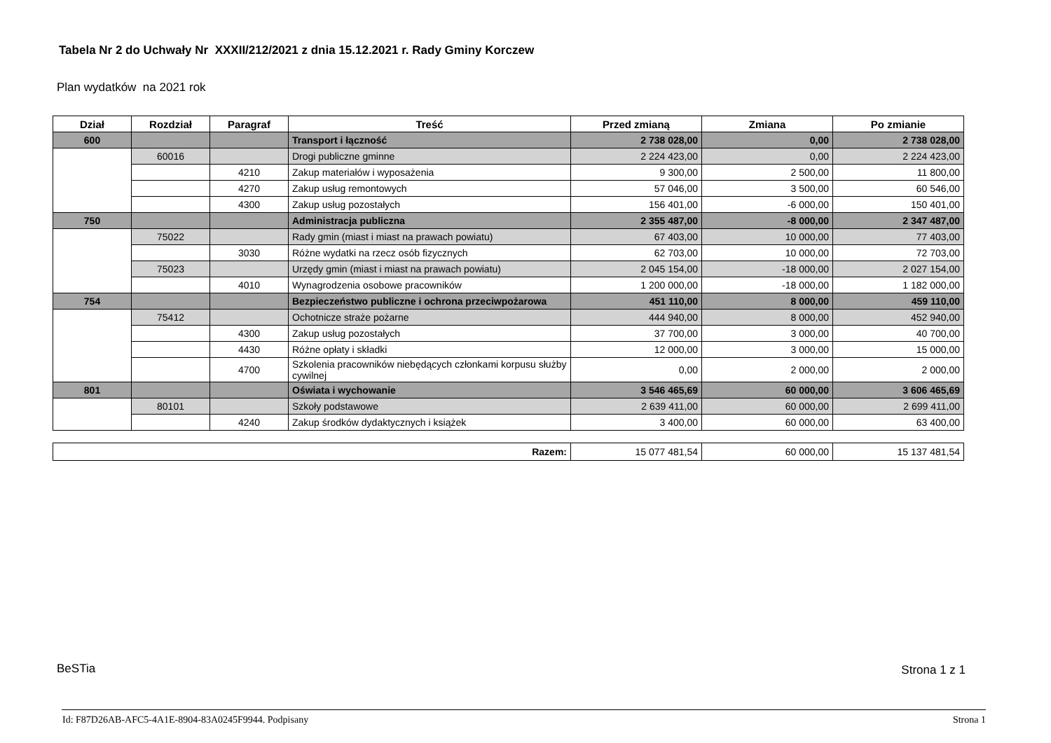Tabela Nr 2 do Uchwały Nr XXXII/212/2021 z dnia 15.12.2021 r. Rady Gminy Korczew
Plan wydatków na 2021 rok
| Dział | Rozdział | Paragraf | Treść | Przed zmianą | Zmiana | Po zmianie |
| --- | --- | --- | --- | --- | --- | --- |
| 600 | | | Transport i łączność | 2 738 028,00 | 0,00 | 2 738 028,00 |
| | 60016 | | Drogi publiczne gminne | 2 224 423,00 | 0,00 | 2 224 423,00 |
| | | 4210 | Zakup materiałów i wyposażenia | 9 300,00 | 2 500,00 | 11 800,00 |
| | | 4270 | Zakup usług remontowych | 57 046,00 | 3 500,00 | 60 546,00 |
| | | 4300 | Zakup usług pozostałych | 156 401,00 | -6 000,00 | 150 401,00 |
| 750 | | | Administracja publiczna | 2 355 487,00 | -8 000,00 | 2 347 487,00 |
| | 75022 | | Rady gmin (miast i miast na prawach powiatu) | 67 403,00 | 10 000,00 | 77 403,00 |
| | | 3030 | Różne wydatki na rzecz osób fizycznych | 62 703,00 | 10 000,00 | 72 703,00 |
| | 75023 | | Urzędy gmin (miast i miast na prawach powiatu) | 2 045 154,00 | -18 000,00 | 2 027 154,00 |
| | | 4010 | Wynagrodzenia osobowe pracowników | 1 200 000,00 | -18 000,00 | 1 182 000,00 |
| 754 | | | Bezpieczeństwo publiczne i ochrona przeciwpożarowa | 451 110,00 | 8 000,00 | 459 110,00 |
| | 75412 | | Ochotnicze straże pożarne | 444 940,00 | 8 000,00 | 452 940,00 |
| | | 4300 | Zakup usług pozostałych | 37 700,00 | 3 000,00 | 40 700,00 |
| | | 4430 | Różne opłaty i składki | 12 000,00 | 3 000,00 | 15 000,00 |
| | | 4700 | Szkolenia pracowników niebędących członkami korpusu służby cywilnej | 0,00 | 2 000,00 | 2 000,00 |
| 801 | | | Oświata i wychowanie | 3 546 465,69 | 60 000,00 | 3 606 465,69 |
| | 80101 | | Szkoły podstawowe | 2 639 411,00 | 60 000,00 | 2 699 411,00 |
| | | 4240 | Zakup środków dydaktycznych i książek | 3 400,00 | 60 000,00 | 63 400,00 |
| Razem: | 15 077 481,54 | 60 000,00 | 15 137 481,54 |
BeSTia Strona 1 z 1
Id: F87D26AB-AFC5-4A1E-8904-83A0245F9944. Podpisany
Strona 1